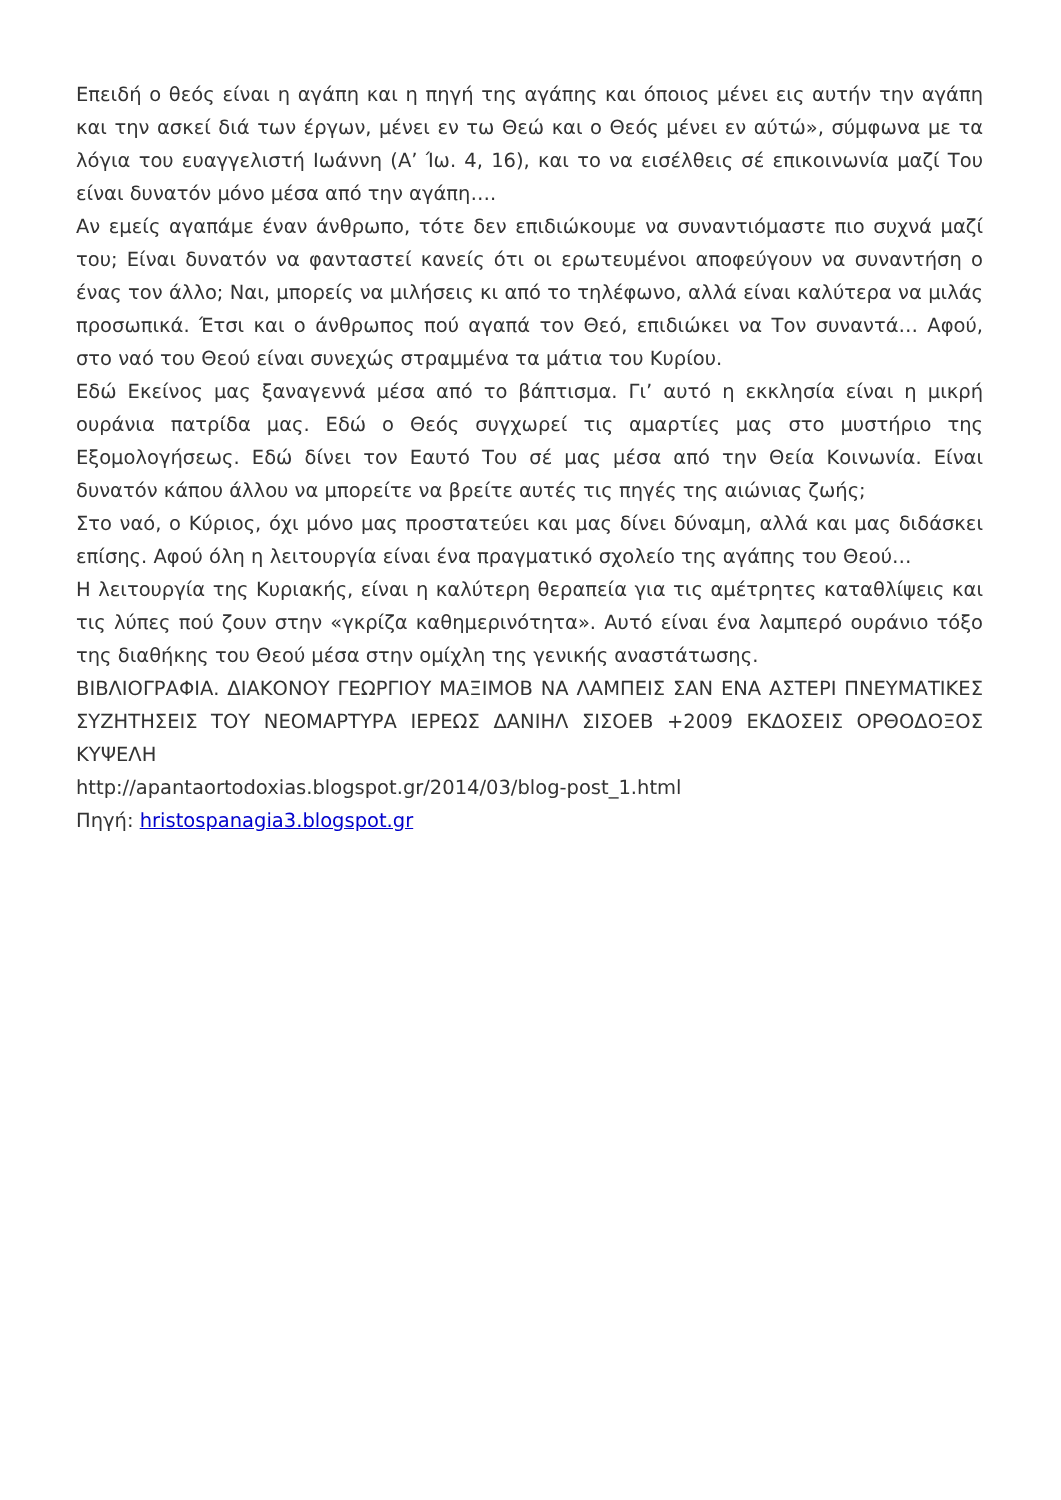Επειδή ο θεός είναι η αγάπη και η πηγή της αγάπης και όποιος μένει εις αυτήν την αγάπη και την ασκεί διά των έργων, μένει εν τω Θεώ και ο Θεός μένει εν αύτώ», σύμφωνα με τα λόγια του ευαγγελιστή Ιωάννη (Α’ Ίω. 4, 16), και το να εισέλθεις σέ επικοινωνία μαζί Του είναι δυνατόν μόνο μέσα από την αγάπη….
Αν εμείς αγαπάμε έναν άνθρωπο, τότε δεν επιδιώκουμε να συναντιόμαστε πιο συχνά μαζί του; Είναι δυνατόν να φανταστεί κανείς ότι οι ερωτευμένοι αποφεύγουν να συναντήση ο ένας τον άλλο; Ναι, μπορείς να μιλήσεις κι από το τηλέφωνο, αλλά είναι καλύτερα να μιλάς προσωπικά. Έτσι και ο άνθρωπος πού αγαπά τον Θεό, επιδιώκει να Τον συναντά… Αφού, στο ναό του Θεού είναι συνεχώς στραμμένα τα μάτια του Κυρίου.
Εδώ Εκείνος μας ξαναγεννά μέσα από το βάπτισμα. Γι’ αυτό η εκκλησία είναι η μικρή ουράνια πατρίδα μας. Εδώ ο Θεός συγχωρεί τις αμαρτίες μας στο μυστήριο της Εξομολογήσεως. Εδώ δίνει τον Εαυτό Του σέ μας μέσα από την Θεία Κοινωνία. Είναι δυνατόν κάπου άλλου να μπορείτε να βρείτε αυτές τις πηγές της αιώνιας ζωής;
Στο ναό, ο Κύριος, όχι μόνο μας προστατεύει και μας δίνει δύναμη, αλλά και μας διδάσκει επίσης. Αφού όλη η λειτουργία είναι ένα πραγματικό σχολείο της αγάπης του Θεού…
Η λειτουργία της Κυριακής, είναι η καλύτερη θεραπεία για τις αμέτρητες καταθλίψεις και τις λύπες πού ζουν στην «γκρίζα καθημερινότητα». Αυτό είναι ένα λαμπερό ουράνιο τόξο της διαθήκης του Θεού μέσα στην ομίχλη της γενικής αναστάτωσης.
ΒΙΒΛΙΟΓΡΑΦΙΑ. ΔΙΑΚΟΝΟΥ ΓΕΩΡΓΙΟΥ ΜΑΞΙΜΟΒ ΝΑ ΛΑΜΠΕΙΣ ΣΑΝ ΕΝΑ ΑΣΤΕΡΙ ΠΝΕΥΜΑΤΙΚΕΣ ΣΥΖΗΤΗΣΕΙΣ ΤΟΥ ΝΕΟΜΑΡΤΥΡΑ ΙΕΡΕΩΣ ΔΑΝΙΗΛ ΣΙΣΟΕΒ +2009 ΕΚΔΟΣΕΙΣ ΟΡΘΟΔΟΞΟΣ ΚΥΨΕΛΗ
http://apantaortodoxias.blogspot.gr/2014/03/blog-post_1.html
Πηγή: hristospanagia3.blogspot.gr